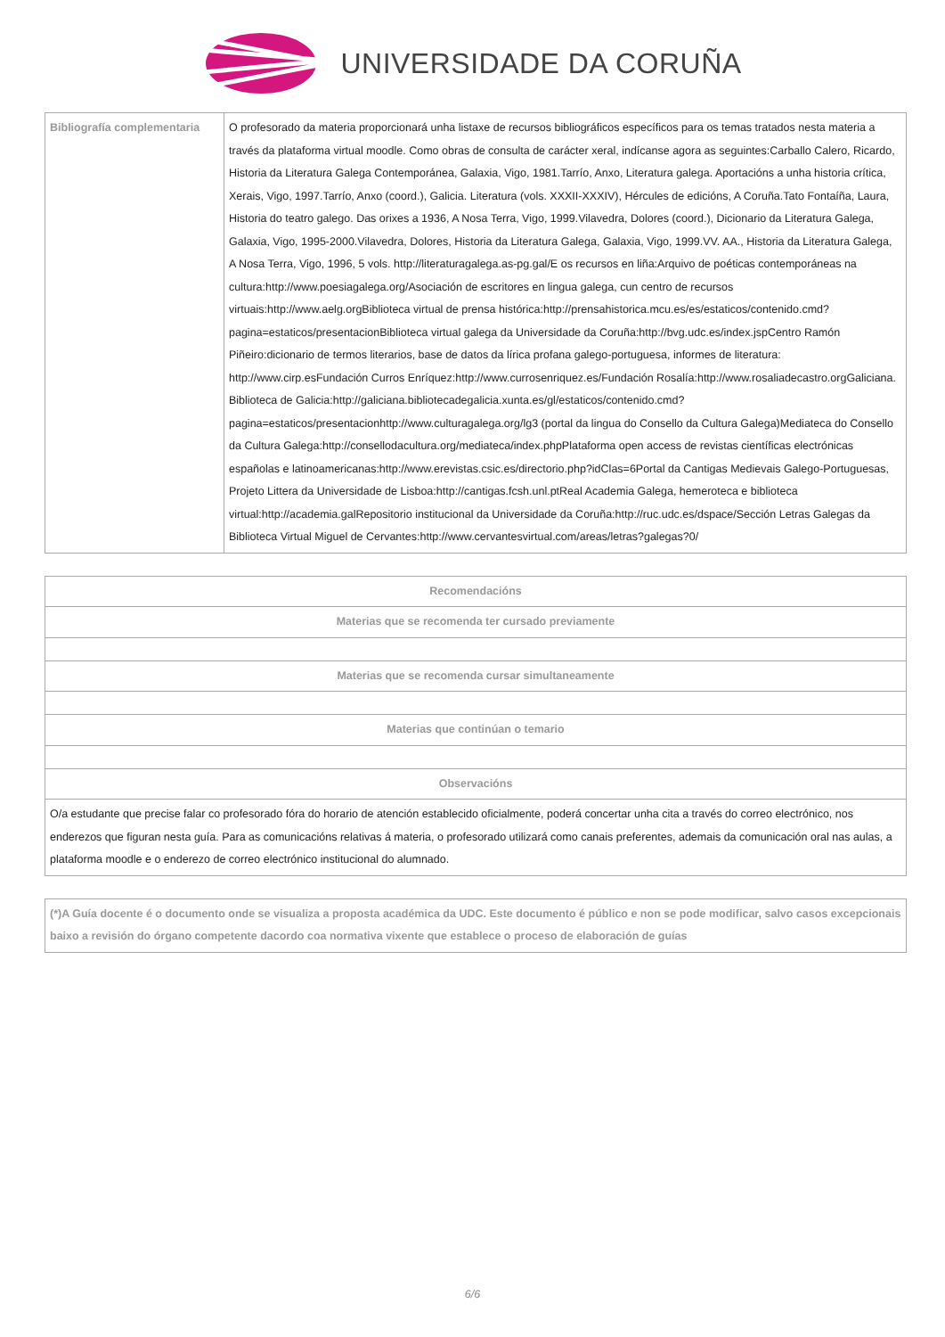UNIVERSIDADE DA CORUÑA
| Bibliografía complementaria | O profesorado da materia proporcionará unha listaxe de recursos bibliográficos específicos para os temas tratados nesta materia a través da plataforma virtual moodle. Como obras de consulta de carácter xeral, indícanse agora as seguintes:Carballo Calero, Ricardo, Historia da Literatura Galega Contemporánea, Galaxia, Vigo, 1981.Tarrío, Anxo, Literatura galega. Aportacións a unha historia crítica, Xerais, Vigo, 1997.Tarrío, Anxo (coord.), Galicia. Literatura (vols. XXXII-XXXIV), Hércules de edicións, A Coruña.Tato Fontaíña, Laura, Historia do teatro galego. Das orixes a 1936, A Nosa Terra, Vigo, 1999.Vilavedra, Dolores (coord.), Dicionario da Literatura Galega, Galaxia, Vigo, 1995-2000.Vilavedra, Dolores, Historia da Literatura Galega, Galaxia, Vigo, 1999.VV. AA., Historia da Literatura Galega, A Nosa Terra, Vigo, 1996, 5 vols. http://literaturagalega.as-pg.gal/E os recursos en liña:Arquivo de poéticas contemporáneas na cultura:http://www.poesiagalega.org/Asociación de escritores en lingua galega, cun centro de recursos virtuais:http://www.aelg.orgBiblioteca virtual de prensa histórica:http://prensahistorica.mcu.es/es/estaticos/contenido.cmd?pagina=estaticos/presentacionBiblioteca virtual galega da Universidade da Coruña:http://bvg.udc.es/index.jspCentro Ramón Piñeiro:dicionario de termos literarios, base de datos da lírica profana galego-portuguesa, informes de literatura: http://www.cirp.esFundación Curros Enríquez:http://www.currosenriquez.es/Fundación Rosalía:http://www.rosaliadecastro.orgGaliciana. Biblioteca de Galicia:http://galiciana.bibliotecadegalicia.xunta.es/gl/estaticos/contenido.cmd?pagina=estaticos/presentacionhttp://www.culturagalega.org/lg3 (portal da lingua do Consello da Cultura Galega)Mediateca do Consello da Cultura Galega:http://consellodacultura.org/mediateca/index.phpPlataforma open access de revistas científicas electrónicas españolas e latinoamericanas:http://www.erevistas.csic.es/directorio.php?idClas=6Portal da Cantigas Medievais Galego-Portuguesas, Projeto Littera da Universidade de Lisboa:http://cantigas.fcsh.unl.ptReal Academia Galega, hemeroteca e biblioteca virtual:http://academia.galRepositorio institucional da Universidade da Coruña:http://ruc.udc.es/dspace/Sección Letras Galegas da Biblioteca Virtual Miguel de Cervantes:http://www.cervantesvirtual.com/areas/letras?galegas?0/ |
| Recomendacións |
| --- |
| Materias que se recomenda ter cursado previamente |
| Materias que se recomenda cursar simultaneamente |
| Materias que continúan o temario |
| Observacións |
| O/a estudante que precise falar co profesorado fóra do horario de atención establecido oficialmente, poderá concertar unha cita a través do correo electrónico, nos enderezos que figuran nesta guía. Para as comunicacións relativas á materia, o profesorado utilizará como canais preferentes, ademais da comunicación oral nas aulas, a plataforma moodle e o enderezo de correo electrónico institucional do alumnado. |
| (*)A Guía docente é o documento onde se visualiza a proposta académica da UDC. Este documento é público e non se pode modificar, salvo casos excepcionais baixo a revisión do órgano competente dacordo coa normativa vixente que establece o proceso de elaboración de guías |
6/6